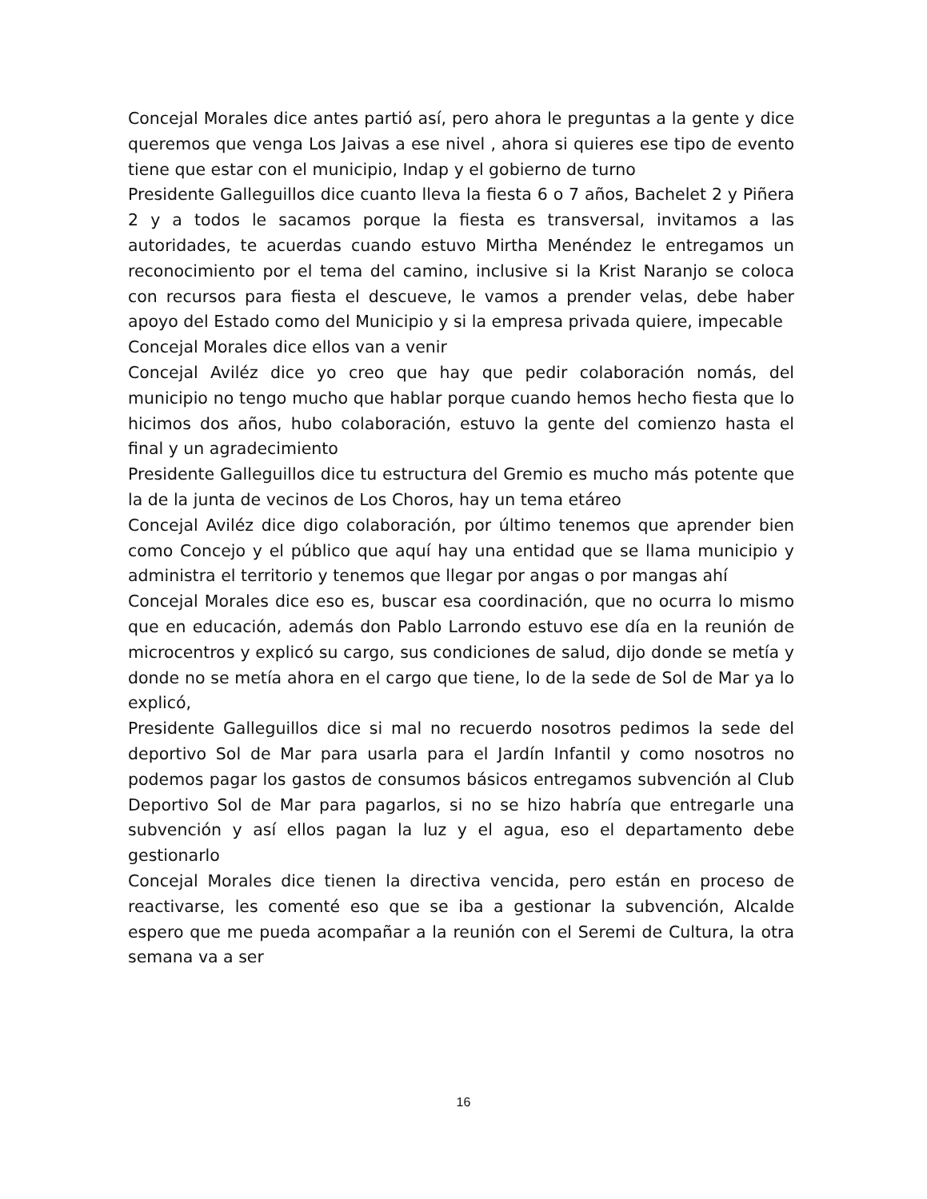Concejal Morales dice antes partió así, pero ahora le preguntas a la gente y dice queremos que venga Los Jaivas a ese nivel , ahora si quieres ese tipo de evento tiene que estar con el municipio, Indap y el gobierno de turno
Presidente Galleguillos dice cuanto lleva la fiesta 6 o 7 años, Bachelet 2 y Piñera 2 y a todos le sacamos porque la fiesta es transversal, invitamos a las autoridades, te acuerdas cuando estuvo Mirtha Menéndez le entregamos un reconocimiento por el tema del camino, inclusive si la Krist Naranjo se coloca con recursos para fiesta el descueve, le vamos a prender velas, debe haber apoyo del Estado como del Municipio y si la empresa privada quiere, impecable
Concejal Morales dice ellos van a venir
Concejal Aviléz dice yo creo que hay que pedir colaboración nomás, del municipio no tengo mucho que hablar porque cuando hemos hecho fiesta que lo hicimos dos años, hubo colaboración, estuvo la gente del comienzo hasta el final y un agradecimiento
Presidente Galleguillos dice tu estructura del Gremio es mucho más potente que la de la junta de vecinos de Los Choros, hay un tema etáreo
Concejal Aviléz dice digo colaboración, por último tenemos que aprender bien como Concejo y el público que aquí hay una entidad que se llama municipio y administra el territorio y tenemos que llegar por angas o por mangas ahí
Concejal Morales dice eso es, buscar esa coordinación, que no ocurra lo mismo que en educación, además don Pablo Larrondo estuvo ese día en la reunión de microcentros y explicó su cargo, sus condiciones de salud, dijo donde se metía y donde no se metía ahora en el cargo que tiene, lo de la sede de Sol de Mar ya lo explicó,
Presidente Galleguillos dice si mal no recuerdo nosotros pedimos la sede del deportivo Sol de Mar para usarla para el Jardín Infantil y como nosotros no podemos pagar los gastos de consumos básicos entregamos subvención al Club Deportivo Sol de Mar para pagarlos, si no se hizo habría que entregarle una subvención y así ellos pagan la luz y el agua, eso el departamento debe gestionarlo
Concejal Morales dice tienen la directiva vencida, pero están en proceso de reactivarse, les comenté eso que se iba a gestionar la subvención, Alcalde espero que me pueda acompañar a la reunión con el Seremi de Cultura, la otra semana va a ser
16